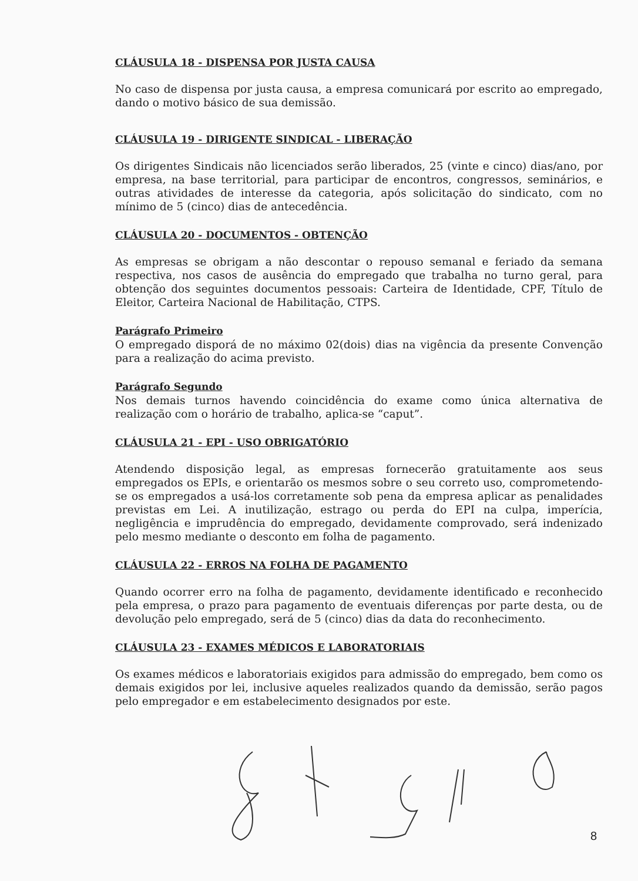CLÁUSULA 18 - DISPENSA POR JUSTA CAUSA
No caso de dispensa por justa causa, a empresa comunicará por escrito ao empregado, dando o motivo básico de sua demissão.
CLÁUSULA 19 - DIRIGENTE SINDICAL - LIBERAÇÃO
Os dirigentes Sindicais não licenciados serão liberados, 25 (vinte e cinco) dias/ano, por empresa, na base territorial, para participar de encontros, congressos, seminários, e outras atividades de interesse da categoria, após solicitação do sindicato, com no mínimo de 5 (cinco) dias de antecedência.
CLÁUSULA 20 - DOCUMENTOS - OBTENÇÃO
As empresas se obrigam a não descontar o repouso semanal e feriado da semana respectiva, nos casos de ausência do empregado que trabalha no turno geral, para obtenção dos seguintes documentos pessoais: Carteira de Identidade, CPF, Título de Eleitor, Carteira Nacional de Habilitação, CTPS.
Parágrafo Primeiro
O empregado disporá de no máximo 02(dois) dias na vigência da presente Convenção para a realização do acima previsto.
Parágrafo Segundo
Nos demais turnos havendo coincidência do exame como única alternativa de realização com o horário de trabalho, aplica-se “caput”.
CLÁUSULA 21 - EPI - USO OBRIGATÓRIO
Atendendo disposição legal, as empresas fornecerão gratuitamente aos seus empregados os EPIs, e orientarão os mesmos sobre o seu correto uso, comprometendo-se os empregados a usá-los corretamente sob pena da empresa aplicar as penalidades previstas em Lei. A inutilização, estrago ou perda do EPI na culpa, imperícia, negligência e imprudência do empregado, devidamente comprovado, será indenizado pelo mesmo mediante o desconto em folha de pagamento.
CLÁUSULA 22 - ERROS NA FOLHA DE PAGAMENTO
Quando ocorrer erro na folha de pagamento, devidamente identificado e reconhecido pela empresa, o prazo para pagamento de eventuais diferenças por parte desta, ou de devolução pelo empregado, será de 5 (cinco) dias da data do reconhecimento.
CLÁUSULA 23 - EXAMES MÉDICOS E LABORATORIAIS
Os exames médicos e laboratoriais exigidos para admissão do empregado, bem como os demais exigidos por lei, inclusive aqueles realizados quando da demissão, serão pagos pelo empregador e em estabelecimento designados por este.
8